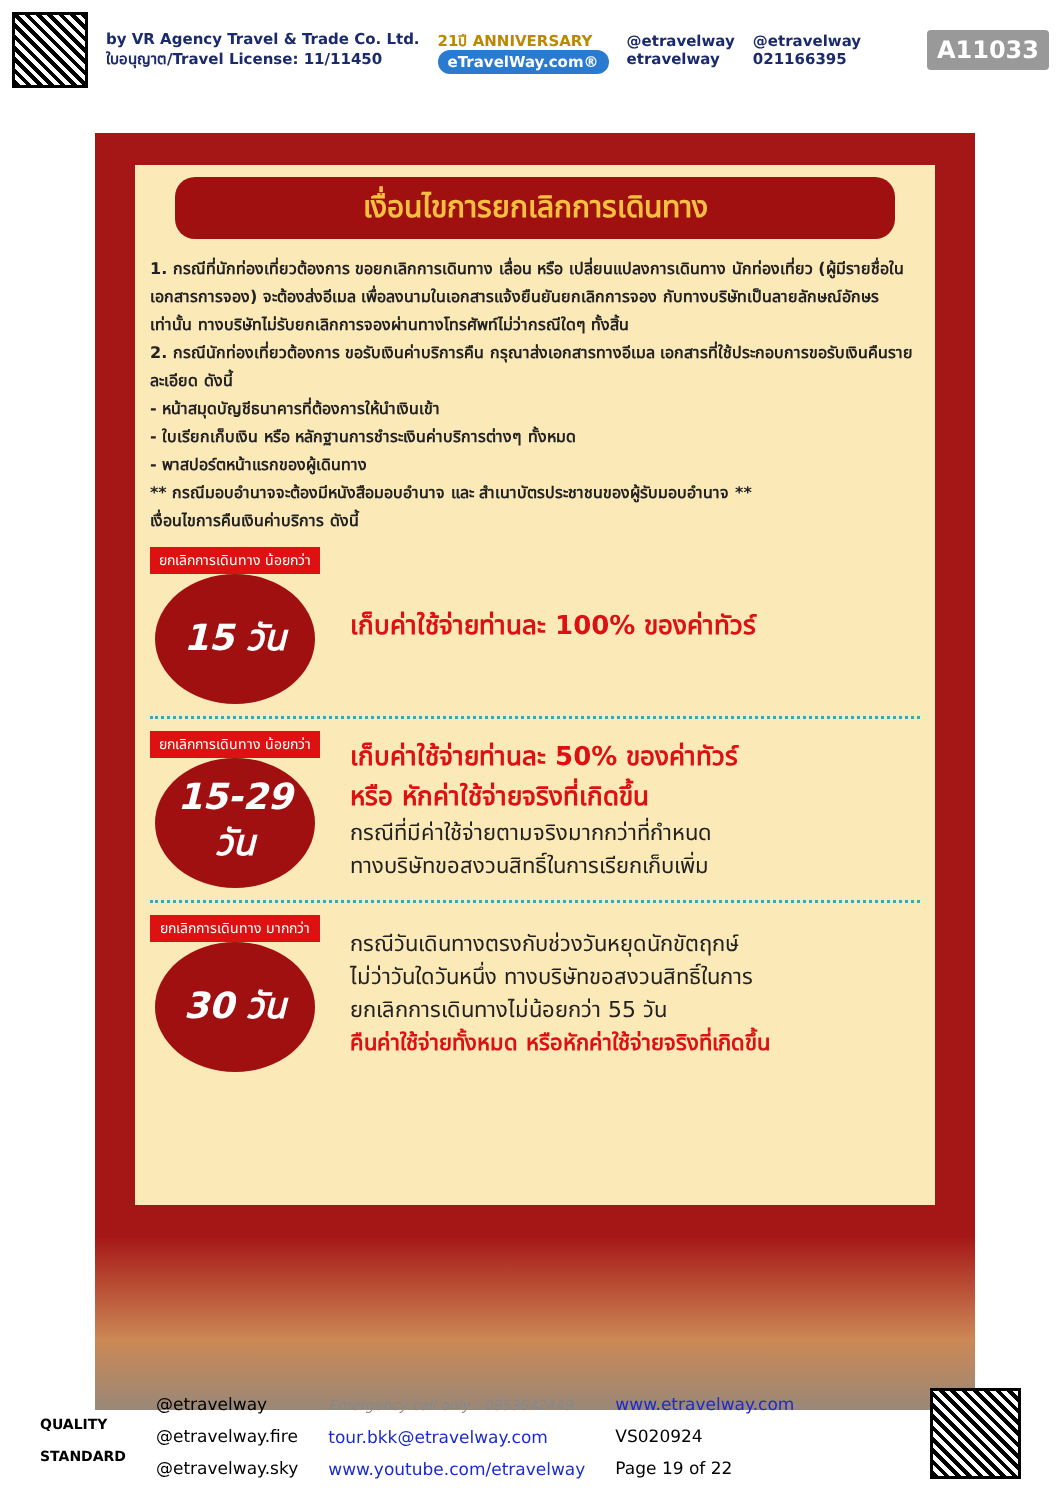by VR Agency Travel & Trade Co. Ltd.
ใบอนุญาต/Travel License: 11/11450
21ปี ANNIVERSARY
eTravelWay.com®
@etravelway
etravelway
@etravelway
021166395
A11033
เงื่อนไขการยกเลิกการเดินทาง
1. กรณีที่นักท่องเที่ยวต้องการ ขอยกเลิกการเดินทาง เลื่อน หรือ เปลี่ยนแปลงการเดินทาง นักท่องเที่ยว (ผู้มีรายชื่อในเอกสารการจอง) จะต้องส่งอีเมล เพื่อลงนามในเอกสารแจ้งยืนยันยกเลิกการจอง กับทางบริษัทเป็นลายลักษณ์อักษรเท่านั้น ทางบริษัทไม่รับยกเลิกการจองผ่านทางโทรศัพท์ไม่ว่ากรณีใดๆ ทั้งสิ้น
2. กรณีนักท่องเที่ยวต้องการ ขอรับเงินค่าบริการคืน กรุณาส่งเอกสารทางอีเมล เอกสารที่ใช้ประกอบการขอรับเงินคืนรายละเอียด ดังนี้
- หน้าสมุดบัญชีธนาคารที่ต้องการให้นำเงินเข้า
- ใบเรียกเก็บเงิน หรือ หลักฐานการชำระเงินค่าบริการต่างๆ ทั้งหมด
- พาสปอร์ตหน้าแรกของผู้เดินทาง
** กรณีมอบอำนาจจะต้องมีหนังสือมอบอำนาจ และ สำเนาบัตรประชาชนของผู้รับมอบอำนาจ **
เงื่อนไขการคืนเงินค่าบริการ ดังนี้
ยกเลิกการเดินทาง น้อยกว่า
15 วัน
เก็บค่าใช้จ่ายท่านละ 100% ของค่าทัวร์
ยกเลิกการเดินทาง น้อยกว่า
15-29 วัน
เก็บค่าใช้จ่ายท่านละ 50% ของค่าทัวร์
หรือ หักค่าใช้จ่ายจริงที่เกิดขึ้น
กรณีที่มีค่าใช้จ่ายตามจริงมากกว่าที่กำหนด
ทางบริษัทขอสงวนสิทธิ์ในการเรียกเก็บเพิ่ม
ยกเลิกการเดินทาง มากกว่า
30 วัน
กรณีวันเดินทางตรงกับช่วงวันหยุดนักขัตฤกษ์
ไม่ว่าวันใดวันหนึ่ง ทางบริษัทขอสงวนสิทธิ์ในการ
ยกเลิกการเดินทางไม่น้อยกว่า 55 วัน
คืนค่าใช้จ่ายทั้งหมด หรือหักค่าใช้จ่ายจริงที่เกิดขึ้น
QUALITY
STANDARD
@etravelway
@etravelway.fire
@etravelway.sky
Emergency call only : 0853642449
tour.bkk@etravelway.com
www.youtube.com/etravelway
www.etravelway.com
VS020924
Page 19 of 22